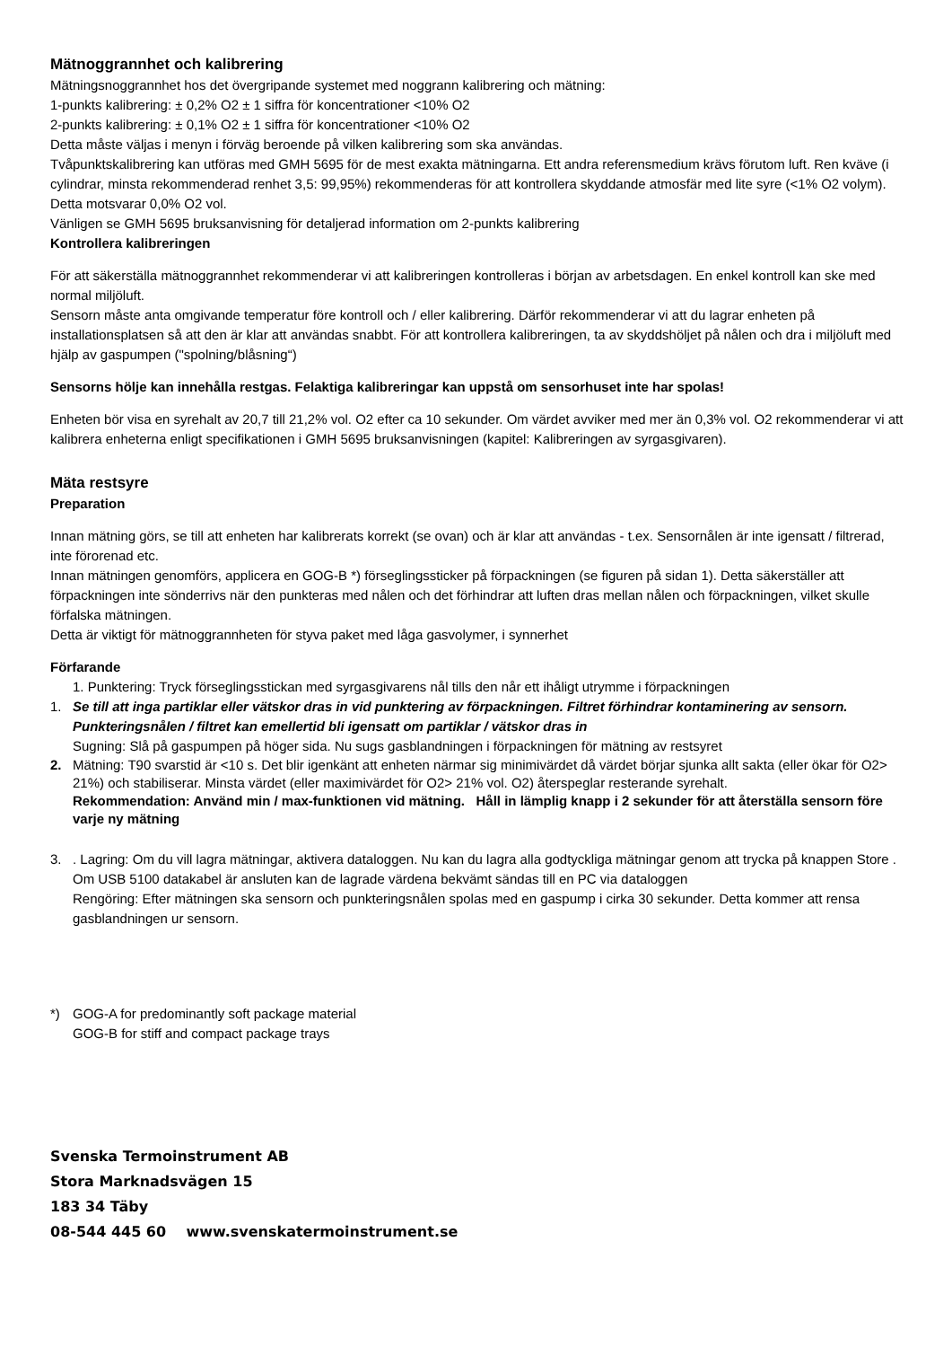Mätnoggrannhet och kalibrering
Mätningsnoggrannhet hos det övergripande systemet med noggrann kalibrering och mätning:
1-punkts kalibrering: ± 0,2% O2 ± 1 siffra för koncentrationer <10% O2
2-punkts kalibrering: ± 0,1% O2 ± 1 siffra för koncentrationer <10% O2
Detta måste väljas i menyn i förväg beroende på vilken kalibrering som ska användas.
Tvåpunktskalibrering kan utföras med GMH 5695 för de mest exakta mätningarna. Ett andra referensmedium krävs förutom luft. Ren kväve (i cylindrar, minsta rekommenderad renhet 3,5: 99,95%) rekommenderas för att kontrollera skyddande atmosfär med lite syre (<1% O2 volym). Detta motsvarar 0,0% O2 vol.
Vänligen se GMH 5695 bruksanvisning för detaljerad information om 2-punkts kalibrering
Kontrollera kalibreringen
För att säkerställa mätnoggrannhet rekommenderar vi att kalibreringen kontrolleras i början av arbetsdagen. En enkel kontroll kan ske med normal miljöluft.
Sensorn måste anta omgivande temperatur före kontroll och / eller kalibrering. Därför rekommenderar vi att du lagrar enheten på installationsplatsen så att den är klar att användas snabbt. För att kontrollera kalibreringen, ta av skyddshöljet på nålen och dra i miljöluft med hjälp av gaspumpen ("spolning/blåsning“)
Sensorns hölje kan innehålla restgas. Felaktiga kalibreringar kan uppstå om sensorhuset inte har spolas!
Enheten bör visa en syrehalt av 20,7 till 21,2% vol. O2 efter ca 10 sekunder. Om värdet avviker med mer än 0,3% vol. O2 rekommenderar vi att kalibrera enheterna enligt specifikationen i GMH 5695 bruksanvisningen (kapitel: Kalibreringen av syrgasgivaren).
Mäta restsyre
Preparation
Innan mätning görs, se till att enheten har kalibrerats korrekt (se ovan) och är klar att användas - t.ex. Sensornålen är inte igensatt / filtrerad, inte förorenad etc.
Innan mätningen genomförs, applicera en GOG-B *) förseglingssticker på förpackningen (se figuren på sidan 1). Detta säkerställer att förpackningen inte sönderrivs när den punkteras med nålen och det förhindrar att luften dras mellan nålen och förpackningen, vilket skulle förfalska mätningen.
Detta är viktigt för mätnoggrannheten för styva paket med låga gasvolymer, i synnerhet
Förfarande
1. Punktering: Tryck förseglingsstickan med syrgasgivarens nål tills den når ett ihåligt utrymme i förpackningen
1. Se till att inga partiklar eller vätskor dras in vid punktering av förpackningen. Filtret förhindrar kontaminering av sensorn. Punkteringsnålen / filtret kan emellertid bli igensatt om partiklar / vätskor dras in
Sugning: Slå på gaspumpen på höger sida. Nu sugs gasblandningen i förpackningen för mätning av restsyret
2. Mätning: T90 svarstid är <10 s. Det blir igenkänt att enheten närmar sig minimivärdet då värdet börjar sjunka allt sakta (eller ökar för O2> 21%) och stabiliserar. Minsta värdet (eller maximivärdet för O2> 21% vol. O2) återspeglar resterande syrehalt.
Rekommendation: Använd min / max-funktionen vid mätning. Håll in lämplig knapp i 2 sekunder för att återställa sensorn före varje ny mätning
3. . Lagring: Om du vill lagra mätningar, aktivera dataloggen. Nu kan du lagra alla godtyckliga mätningar genom att trycka på knappen Store .
Om USB 5100 datakabel är ansluten kan de lagrade värdena bekvämt sändas till en PC via dataloggen
Rengöring: Efter mätningen ska sensorn och punkteringsnålen spolas med en gaspump i cirka 30 sekunder. Detta kommer att rensa gasblandningen ur sensorn.
*) GOG-A for predominantly soft package material
GOG-B for stiff and compact package trays
Svenska Termoinstrument AB
Stora Marknadsvägen 15
183 34 Täby
08-544 445 60 www.svenskatermoinstrument.se